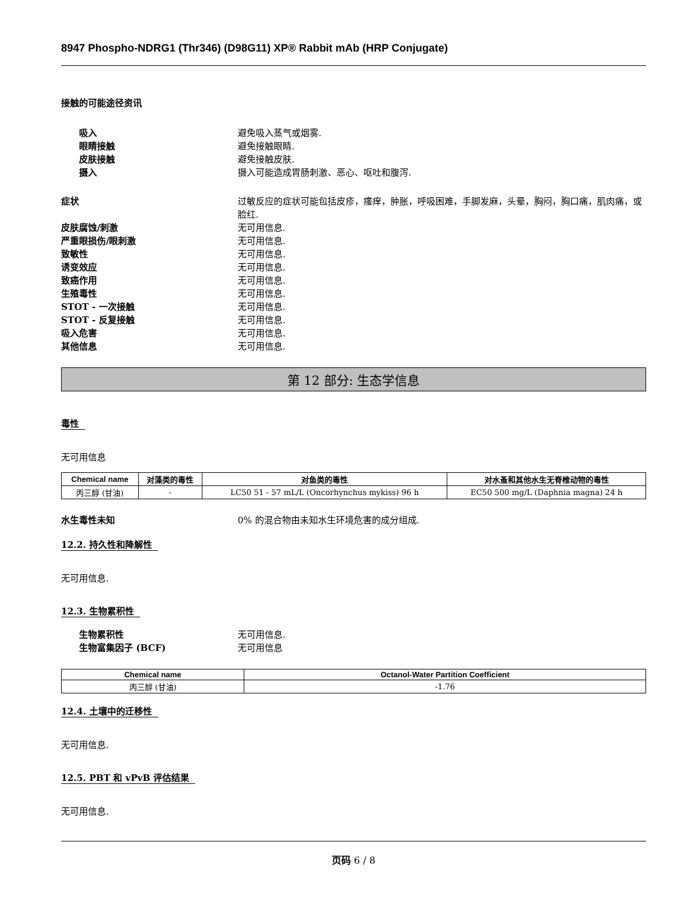8947 Phospho-NDRG1 (Thr346) (D98G11) XP® Rabbit mAb (HRP Conjugate)
接触的可能途径资讯
吸入 避免吸入蒸气或烟雾.
眼睛接触 避免接触眼睛.
皮肤接触 避免接触皮肤.
摄入 摄入可能造成胃肠刺激、恶心、呕吐和腹泻.
症状 过敏反应的症状可能包括皮疹，瘙痒，肿胀，呼吸困难，手脚发麻，头晕，胸闷，胸口痛，肌肉痛，或脸红.
皮肤腐蚀/刺激 无可用信息.
严重眼损伤/眼刺激 无可用信息.
致敏性 无可用信息.
诱变效应 无可用信息.
致癌作用 无可用信息.
生殖毒性 无可用信息.
STOT - 一次接触 无可用信息.
STOT - 反复接触 无可用信息.
吸入危害 无可用信息.
其他信息 无可用信息.
第 12 部分: 生态学信息
毒性
无可用信息
| Chemical name | 对藻类的毒性 | 对鱼类的毒性 | 对水蚤和其他水生无脊椎动物的毒性 |
| --- | --- | --- | --- |
| 丙三醇 (甘油) | - | LC50 51 - 57 mL/L (Oncorhynchus mykiss) 96 h | EC50 500 mg/L (Daphnia magna) 24 h |
水生毒性未知 0% 的混合物由未知水生环境危害的成分组成.
12.2. 持久性和降解性
无可用信息.
12.3. 生物累积性
生物累积性 无可用信息.
生物富集因子 (BCF) 无可用信息
| Chemical name | Octanol-Water Partition Coefficient |
| --- | --- |
| 丙三醇 (甘油) | -1.76 |
12.4. 土壤中的迁移性
无可用信息.
12.5. PBT 和 vPvB 评估结果
无可用信息.
页码 6 / 8